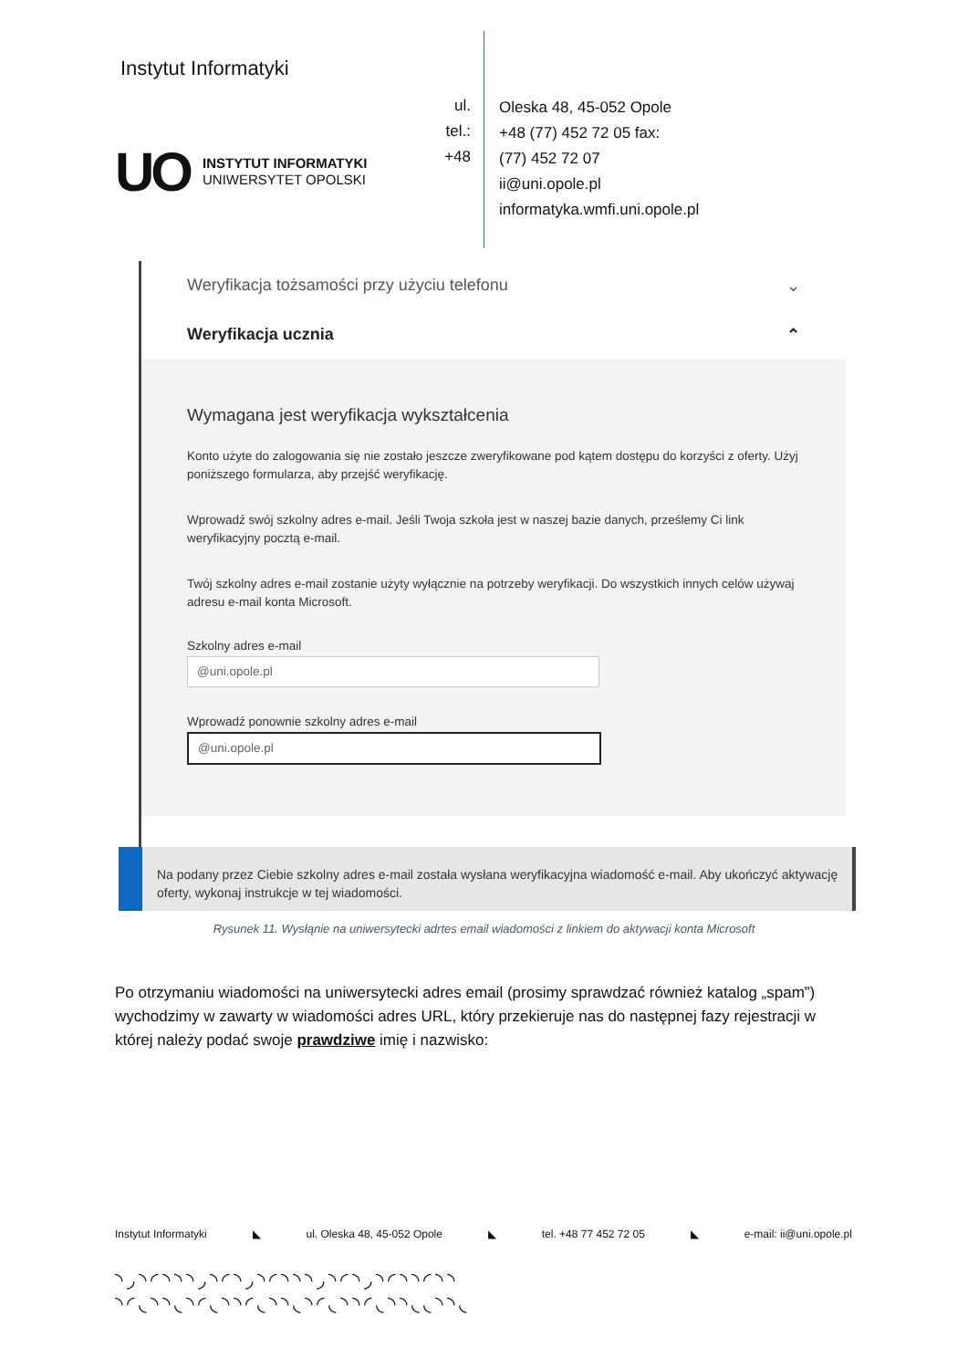Instytut Informatyki
UO
INSTYTUT INFORMATYKI
UNIWERSYTET OPOLSKI
ul.
tel.:
+48
Oleska 48, 45-052 Opole
+48 (77) 452 72 05 fax:
(77) 452 72 07
ii@uni.opole.pl
informatyka.wmfi.uni.opole.pl
Weryfikacja tożsamości przy użyciu telefonu ⌄
Weryfikacja ucznia ⌃
Wymagana jest weryfikacja wykształcenia
Konto użyte do zalogowania się nie zostało jeszcze zweryfikowane pod kątem dostępu do korzyści z oferty. Użyj poniższego formularza, aby przejść weryfikację.
Wprowadź swój szkolny adres e-mail. Jeśli Twoja szkoła jest w naszej bazie danych, prześlemy Ci link weryfikacyjny pocztą e-mail.
Twój szkolny adres e-mail zostanie użyty wyłącznie na potrzeby weryfikacji. Do wszystkich innych celów używaj adresu e-mail konta Microsoft.
Szkolny adres e-mail
@uni.opole.pl
Wprowadź ponownie szkolny adres e-mail
@uni.opole.pl
Na podany przez Ciebie szkolny adres e-mail została wysłana weryfikacyjna wiadomość e-mail. Aby ukończyć aktywację oferty, wykonaj instrukcje w tej wiadomości.
Rysunek 11. Wysłąnie na uniwersytecki adrtes email wiadomości z linkiem do aktywacji konta Microsoft
Po otrzymaniu wiadomości na uniwersytecki adres email (prosimy sprawdzać również katalog „spam”) wychodzimy w zawarty w wiadomości adres URL, który przekieruje nas do następnej fazy rejestracji w której należy podać swoje prawdziwe imię i nazwisko:
Instytut Informatyki ◣ ul. Oleska 48, 45-052 Opole ◣ tel. +48 77 452 72 05 ◣ e-mail: ii@uni.opole.pl
◝◞◝◜◝◝◝◞◝◜◝◞◝◜◝◝◝◞◝◜◝◞◝◜◝◝◜◝◝
◝◜◟◝◝◟◝◜◟◝◝◜◟◝◝◟◝◜◟◝◝◜◟◝◝◟◟◝◝◟